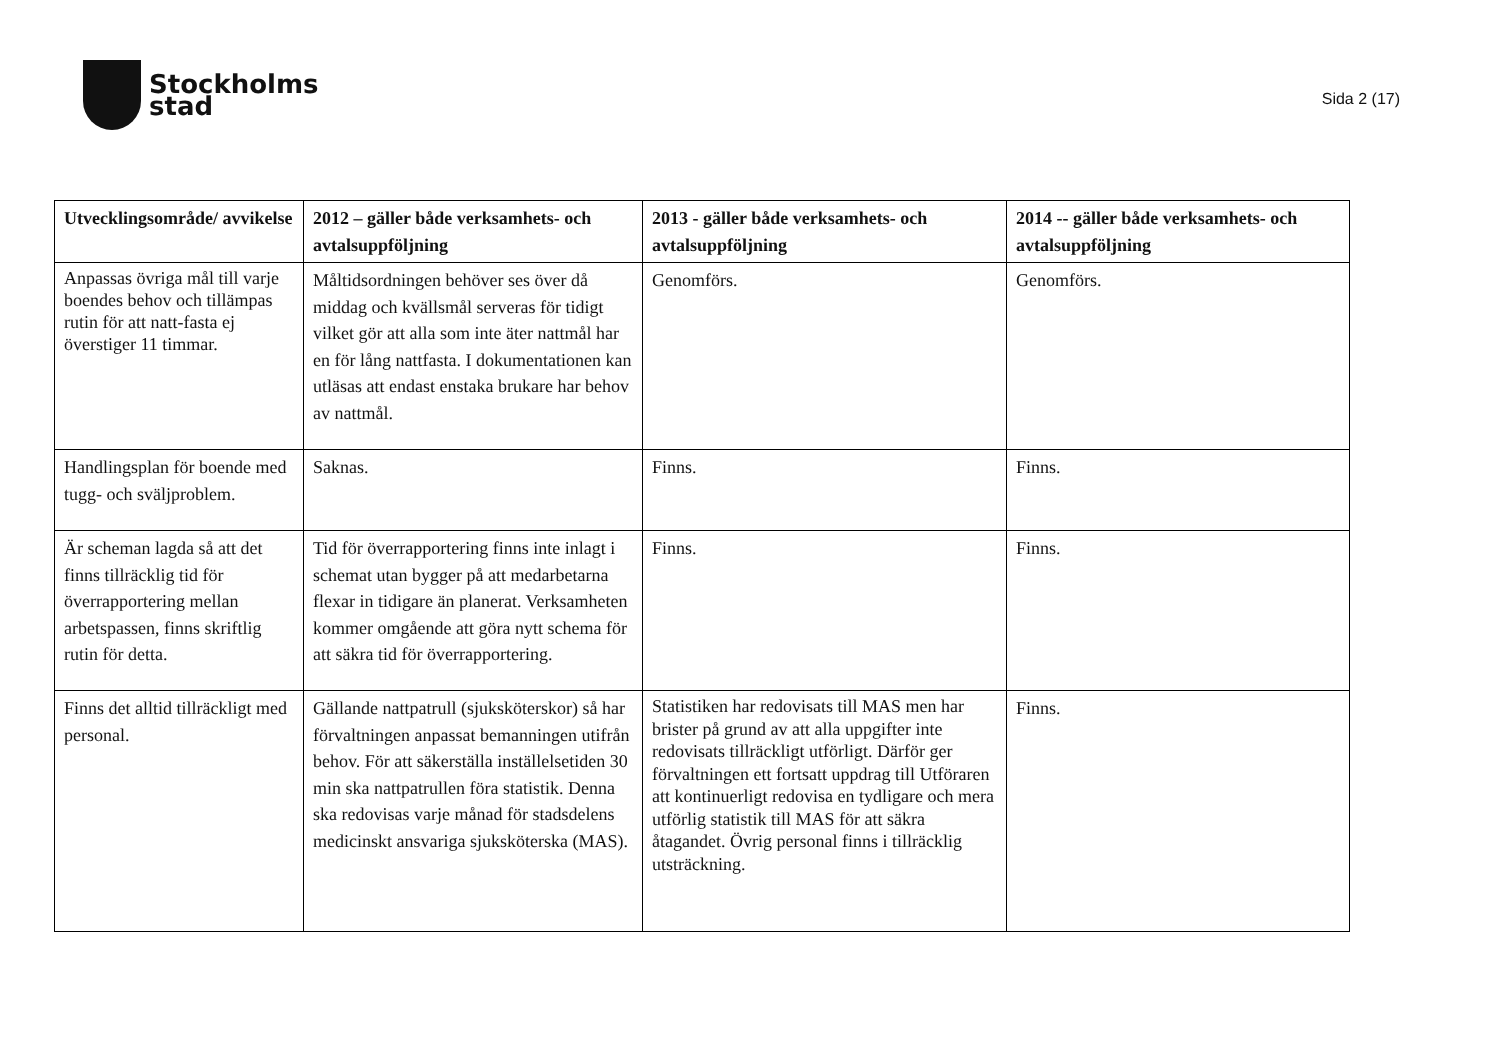Stockholms
stad
Sida 2 (17)
| Utvecklingsområde/ avvikelse | 2012 – gäller både verksamhets- och avtalsuppföljning | 2013 - gäller både verksamhets- och avtalsuppföljning | 2014 -- gäller både verksamhets- och avtalsuppföljning |
| --- | --- | --- | --- |
| Anpassas övriga mål till varje boendes behov och tillämpas rutin för att natt-fasta ej överstiger 11 timmar. | Måltidsordningen behöver ses över då middag och kvällsmål serveras för tidigt vilket gör att alla som inte äter nattmål har en för lång nattfasta. I dokumentationen kan utläsas att endast enstaka brukare har behov av nattmål. | Genomförs. | Genomförs. |
| Handlingsplan för boende med tugg- och sväljproblem. | Saknas. | Finns. | Finns. |
| Är scheman lagda så att det finns tillräcklig tid för överrapportering mellan arbetspassen, finns skriftlig rutin för detta. | Tid för överrapportering finns inte inlagt i schemat utan bygger på att medarbetarna flexar in tidigare än planerat. Verksamheten kommer omgående att göra nytt schema för att säkra tid för överrapportering. | Finns. | Finns. |
| Finns det alltid tillräckligt med personal. | Gällande nattpatrull (sjuksköterskor) så har förvaltningen anpassat bemanningen utifrån behov. För att säkerställa inställelsetiden 30 min ska nattpatrullen föra statistik. Denna ska redovisas varje månad för stadsdelens medicinskt ansvariga sjuksköterska (MAS). | Statistiken har redovisats till MAS men har brister på grund av att alla uppgifter inte redovisats tillräckligt utförligt. Därför ger förvaltningen ett fortsatt uppdrag till Utföraren att kontinuerligt redovisa en tydligare och mera utförlig statistik till MAS för att säkra åtagandet. Övrig personal finns i tillräcklig utsträckning. | Finns. |